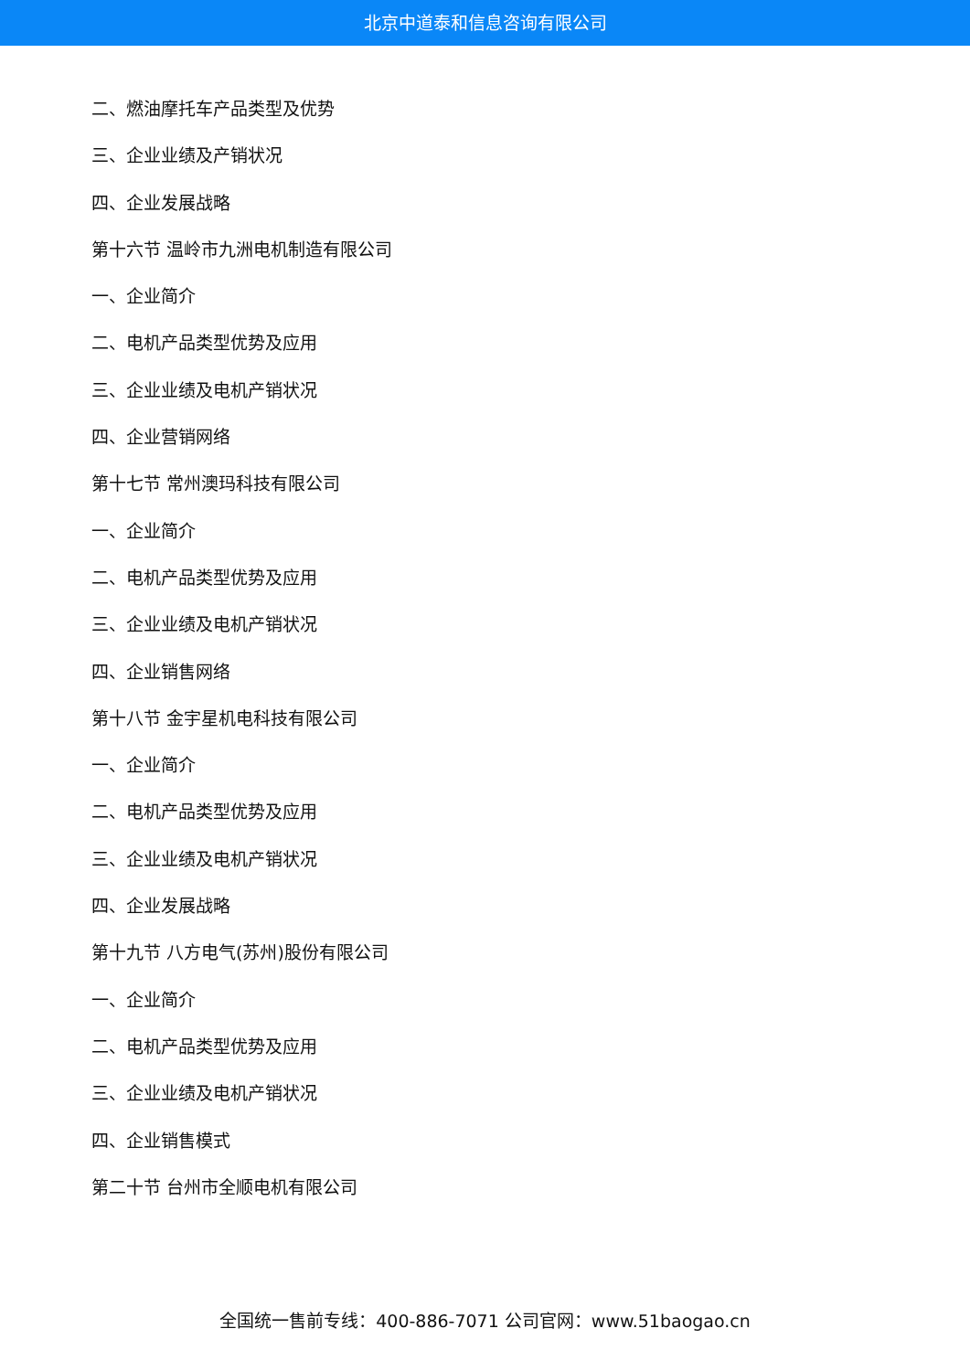北京中道泰和信息咨询有限公司
二、燃油摩托车产品类型及优势
三、企业业绩及产销状况
四、企业发展战略
第十六节 温岭市九洲电机制造有限公司
一、企业简介
二、电机产品类型优势及应用
三、企业业绩及电机产销状况
四、企业营销网络
第十七节 常州澳玛科技有限公司
一、企业简介
二、电机产品类型优势及应用
三、企业业绩及电机产销状况
四、企业销售网络
第十八节 金宇星机电科技有限公司
一、企业简介
二、电机产品类型优势及应用
三、企业业绩及电机产销状况
四、企业发展战略
第十九节 八方电气(苏州)股份有限公司
一、企业简介
二、电机产品类型优势及应用
三、企业业绩及电机产销状况
四、企业销售模式
第二十节 台州市全顺电机有限公司
全国统一售前专线：400-886-7071 公司官网：www.51baogao.cn